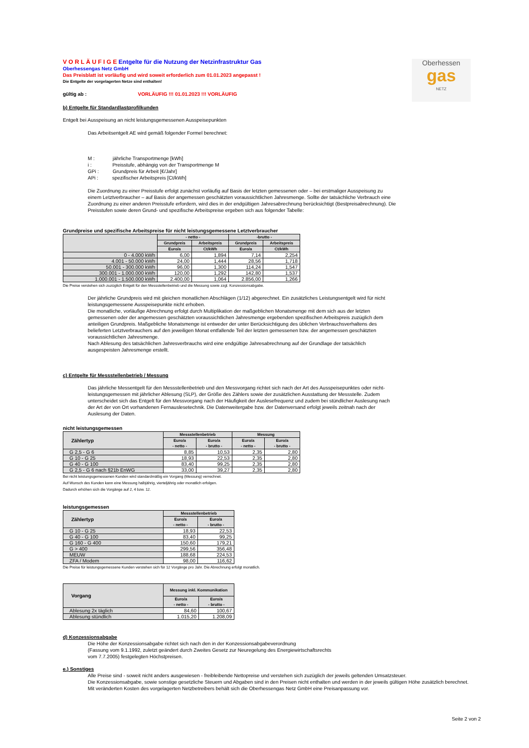Oberhessen
gas
NETZ
V O R L Ä U F I G E Entgelte für die Nutzung der Netzinfrastruktur Gas
Oberhessengas Netz GmbH
Das Preisblatt ist vorläufig und wird soweit erforderlich zum 01.01.2023 angepasst !
Die Entgelte der vorgelagerten Netze sind enthalten!
gültig ab : VORLÄUFIG !!! 01.01.2023 !!! VORLÄUFIG
b) Entgelte für Standardlastprofilkunden
Entgelt bei Ausspeisung an nicht leistungsgemessenen Ausspeisepunkten
Das Arbeitsentgelt AE wird gemäß folgender Formel berechnet:
M : jährliche Transportmenge [kWh]
i : Preisstufe, abhängig von der Transportmenge M
GPi : Grundpreis für Arbeit [€/Jahr]
APi : spezifischer Arbeitspreis [Ct/kWh]
Die Zuordnung zu einer Preisstufe erfolgt zunächst vorläufig auf Basis der letzten gemessenen oder – bei erstmaliger Ausspeisung zu einem Letztverbraucher – auf Basis der angemessen geschätzten voraussichtlichen Jahresmenge. Sollte der tatsächliche Verbrauch eine Zuordnung zu einer anderen Preisstufe erfordern, wird dies in der endgültigen Jahresabrechnung berücksichtigt (Bestpreisabrechnung). Die Preisstufen sowie deren Grund- und spezifische Arbeitspreise ergeben sich aus folgender Tabelle:
Grundpreise und spezifische Arbeitspreise für nicht leistungsgemessene Letztverbraucher
| | - netto - | | -brutto - | |
| --- | --- | --- | --- | --- |
| | Grundpreis | Arbeitspreis | Grundpreis | Arbeitspreis |
| | Euro/a | Ct/kWh | Euro/a | Ct/kWh |
| 0 - 4.000 kWh | 6,00 | 1,894 | 7,14 | 2,254 |
| 4.001 - 50.000 kWh | 24,00 | 1,444 | 28,56 | 1,718 |
| 50.001 - 300.000 kWh | 96,00 | 1,300 | 114,24 | 1,547 |
| 300.001 - 1.000.000 kWh | 120,00 | 1,292 | 142,80 | 1,537 |
| 1.000.001 - 1.500.000 kWh | 2.400,00 | 1,064 | 2.856,00 | 1,266 |
Die Preise verstehen sich zuzüglich Entgelt für den Messstellenbetrieb und die Messung sowie zzgl. Konzessionsabgabe.
Der jährliche Grundpreis wird mit gleichen monatlichen Abschlägen (1/12) abgerechnet. Ein zusätzliches Leistungsentgelt wird für nicht leistungsgemessene Ausspeisepunkte nicht erhoben.
Die monatliche, vorläufige Abrechnung erfolgt durch Multiplikation der maßgeblichen Monatsmenge mit dem sich aus der letzten gemessenen oder der angemessen geschätzten voraussichtlichen Jahresmenge ergebenden spezifischen Arbeitspreis zuzüglich dem anteiligen Grundpreis. Maßgebliche Monatsmenge ist entweder der unter Berücksichtigung des üblichen Verbrauchsverhaltens des belieferten Letztverbrauchers auf den jeweiligen Monat entfallende Teil der letzten gemessenen bzw. der angemessen geschätzten voraussichtlichen Jahresmenge.
Nach Ablesung des tatsächlichen Jahresverbrauchs wird eine endgültige Jahresabrechnung auf der Grundlage der tatsächlich ausgespeisten Jahresmenge erstellt.
c) Entgelte für Messstellenbetrieb / Messung
Das jährliche Messentgelt für den Messstellenbetrieb und den Messvorgang richtet sich nach der Art des Ausspeisepunktes oder nicht-leistungsgemessen mit jährlicher Ablesung (SLP), der Größe des Zählers sowie der zusätzlichen Ausstattung der Messstelle. Zudem unterscheidet sich das Entgelt für den Messvorgang nach der Häufigkeit der Auslesefrequenz und zudem bei stündlicher Auslesung nach der Art der von Ort vorhandenen Fernauslesetechnik. Die Datenweitergabe bzw. der Datenversand erfolgt jeweils zeitnah nach der Auslesung der Daten.
nicht leistungsgemessen
| Zählertyp | Messstellenbetrieb | | Messung | |
| --- | --- | --- | --- | --- |
| | Euro/a - netto - | Euro/a - brutto - | Euro/a - netto - | Euro/a - brutto - |
| G 2,5 - G 6 | 8,85 | 10,53 | 2,35 | 2,80 |
| G 10 - G 25 | 18,93 | 22,53 | 2,35 | 2,80 |
| G 40 - G 100 | 83,40 | 99,25 | 2,35 | 2,80 |
| G 2,5 - G 6 nach §21b EnWG | 33,00 | 39,27 | 2,35 | 2,80 |
Bei nicht leistungsgemessenen Kunden wird standardmäßig ein Vorgang (Messung) verrechnet.
Auf Wunsch des Kunden kann eine Messung halbjährig, vierteljährig oder monatlich erfolgen.
Dadurch erhöhen sich die Vorgänge auf 2, 4 bzw. 12.
leistungsgemessen
| Zählertyp | Messstellenbetrieb | |
| --- | --- | --- |
| | Euro/a - netto - | Euro/a - brutto - |
| G 10 - G 25 | 18,93 | 22,53 |
| G 40 - G 100 | 83,40 | 99,25 |
| G 160 - G 400 | 150,60 | 179,21 |
| G > 400 | 299,56 | 356,48 |
| MEUW | 188,68 | 224,53 |
| ZFA / Modem | 98,00 | 116,62 |
Die Preise für leistungsgemessene Kunden verstehen sich für 12 Vorgänge pro Jahr. Die Abrechnung erfolgt monatlich.
| Vorgang | Messung inkl. Kommunikation | |
| --- | --- | --- |
| | Euro/a - netto - | Euro/a - brutto - |
| Ablesung 2x täglich | 84,60 | 100,67 |
| Ablesung stündlich | 1.015,20 | 1.208,09 |
d) Konzessionsabgabe
Die Höhe der Konzessionsabgabe richtet sich nach den in der Konzessionsabgabeverordnung
(Fassung vom 9.1.1992, zuletzt geändert durch Zweites Gesetz zur Neuregelung des Energiewirtschaftsrechts
vom 7.7.2005) festgelegten Höchstpreisen.
e.) Sonstiges
Alle Preise sind - soweit nicht anders ausgewiesen - freibleibende Nettopreise und verstehen sich zuzüglich der jeweils geltenden Umsatzsteuer.
Die Konzessionsabgabe, sowie sonstige gesetzliche Steuern und Abgaben sind in den Preisen nicht enthalten und werden in der jeweils gültigen Höhe zusätzlich berechnet.
Mit veränderten Kosten des vorgelagerten Netzbetreibers behält sich die Oberhessengas Netz GmbH eine Preisanpassung vor.
Seite 2 von 2